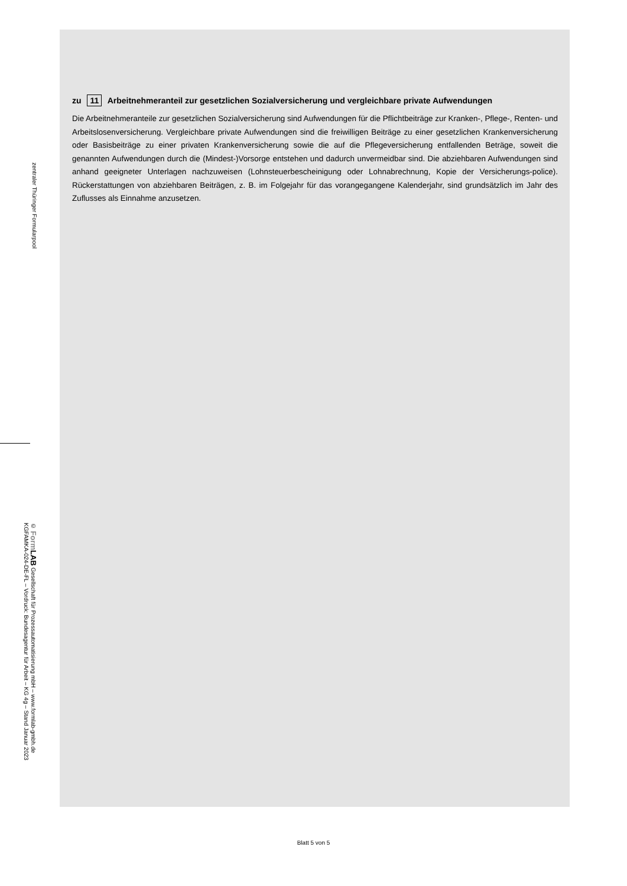zentraler Thüringer Formularpool
© Form LAB Gesellschaft für Prozessautomatisierung mbH – www.formlab-gmbh.de
KGFAMKA-024-DE-FL – Vordruck: Bundesagentur für Arbeit – KG 4g – Stand Januar 2023
zu 11 Arbeitnehmeranteil zur gesetzlichen Sozialversicherung und vergleichbare private Aufwendungen
Die Arbeitnehmeranteile zur gesetzlichen Sozialversicherung sind Aufwendungen für die Pflichtbeiträge zur Kranken-, Pflege-, Renten- und Arbeitslosenversicherung. Vergleichbare private Aufwendungen sind die freiwilligen Beiträge zu einer gesetzlichen Krankenversicherung oder Basisbeiträge zu einer privaten Krankenversicherung sowie die auf die Pflegeversicherung entfallenden Beträge, soweit die genannten Aufwendungen durch die (Mindest-)Vorsorge entstehen und dadurch unvermeidbar sind. Die abziehbaren Aufwendungen sind anhand geeigneter Unterlagen nachzuweisen (Lohnsteuerbescheinigung oder Lohnabrechnung, Kopie der Versicherungs-police). Rückerstattungen von abziehbaren Beiträgen, z. B. im Folgejahr für das vorangegangene Kalenderjahr, sind grundsätzlich im Jahr des Zuflusses als Einnahme anzusetzen.
Blatt 5 von 5